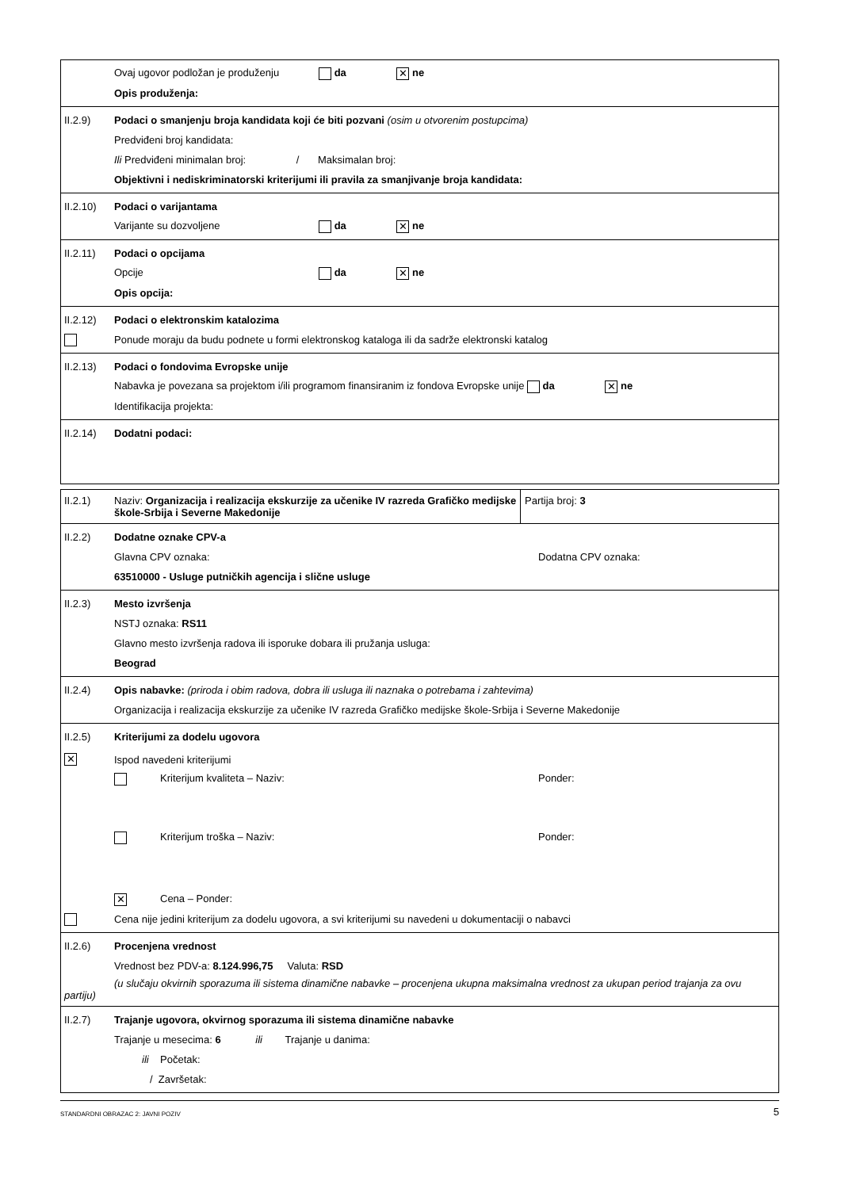Ovaj ugovor podložan je produženju da ✕ ne
Opis produženja:
II.2.9)
Podaci o smanjenju broja kandidata koji će biti pozvani (osim u otvorenim postupcima)
Predviđeni broj kandidata:
Ili Predviđeni minimalan broj: / Maksimalan broj:
Objektivni i nediskriminatorski kriterijumi ili pravila za smanjivanje broja kandidata:
II.2.10) Podaci o varijantama
Varijante su dozvoljene da ✕ ne
II.2.11) Podaci o opcijama
Opcije da ✕ ne
Opis opcija:
II.2.12)
Podaci o elektronskim katalozima
Ponude moraju da budu podnete u formi elektronskog kataloga ili da sadrže elektronski katalog
II.2.13)
Podaci o fondovima Evropske unije
Nabavka je povezana sa projektom i/ili programom finansiranim iz fondova Evropske unije da ✕ ne
Identifikacija projekta:
II.2.14) Dodatni podaci:
II.2.1) Naziv: Organizacija i realizacija ekskurzije za učenike IV razreda Grafičko medijske škole-Srbija i Severne Makedonije
Partija broj: 3
II.2.2) Dodatne oznake CPV-a
Glavna CPV oznaka: Dodatna CPV oznaka:
63510000 - Usluge putničkih agencija i slične usluge
II.2.3) Mesto izvršenja
NSTJ oznaka: RS11
Glavno mesto izvršenja radova ili isporuke dobara ili pružanja usluga:
Beograd
II.2.4)
Opis nabavke: (priroda i obim radova, dobra ili usluga ili naznaka o potrebama i zahtevima)
Organizacija i realizacija ekskurzije za učenike IV razreda Grafičko medijske škole-Srbija i Severne Makedonije
II.2.5) Kriterijumi za dodelu ugovora
✕
Ispod navedeni kriterijumi
Kriterijum kvaliteta – Naziv: Ponder:
Kriterijum troška – Naziv: Ponder:
✕ Cena – Ponder:
Cena nije jedini kriterijum za dodelu ugovora, a svi kriterijumi su navedeni u dokumentaciji o nabavci
II.2.6) Procenjena vrednost
Vrednost bez PDV-a: 8.124.996,75 Valuta: RSD
(u slučaju okvirnih sporazuma ili sistema dinamične nabavke – procenjena ukupna maksimalna vrednost za ukupan period trajanja za ovu partiju)
II.2.7)
Trajanje ugovora, okvirnog sporazuma ili sistema dinamične nabavke
Trajanje u mesecima: 6 ili Trajanje u danima:
ili Početak:
/ Završetak:
STANDARDNI OBRAZAC 2: JAVNI POZIV 5